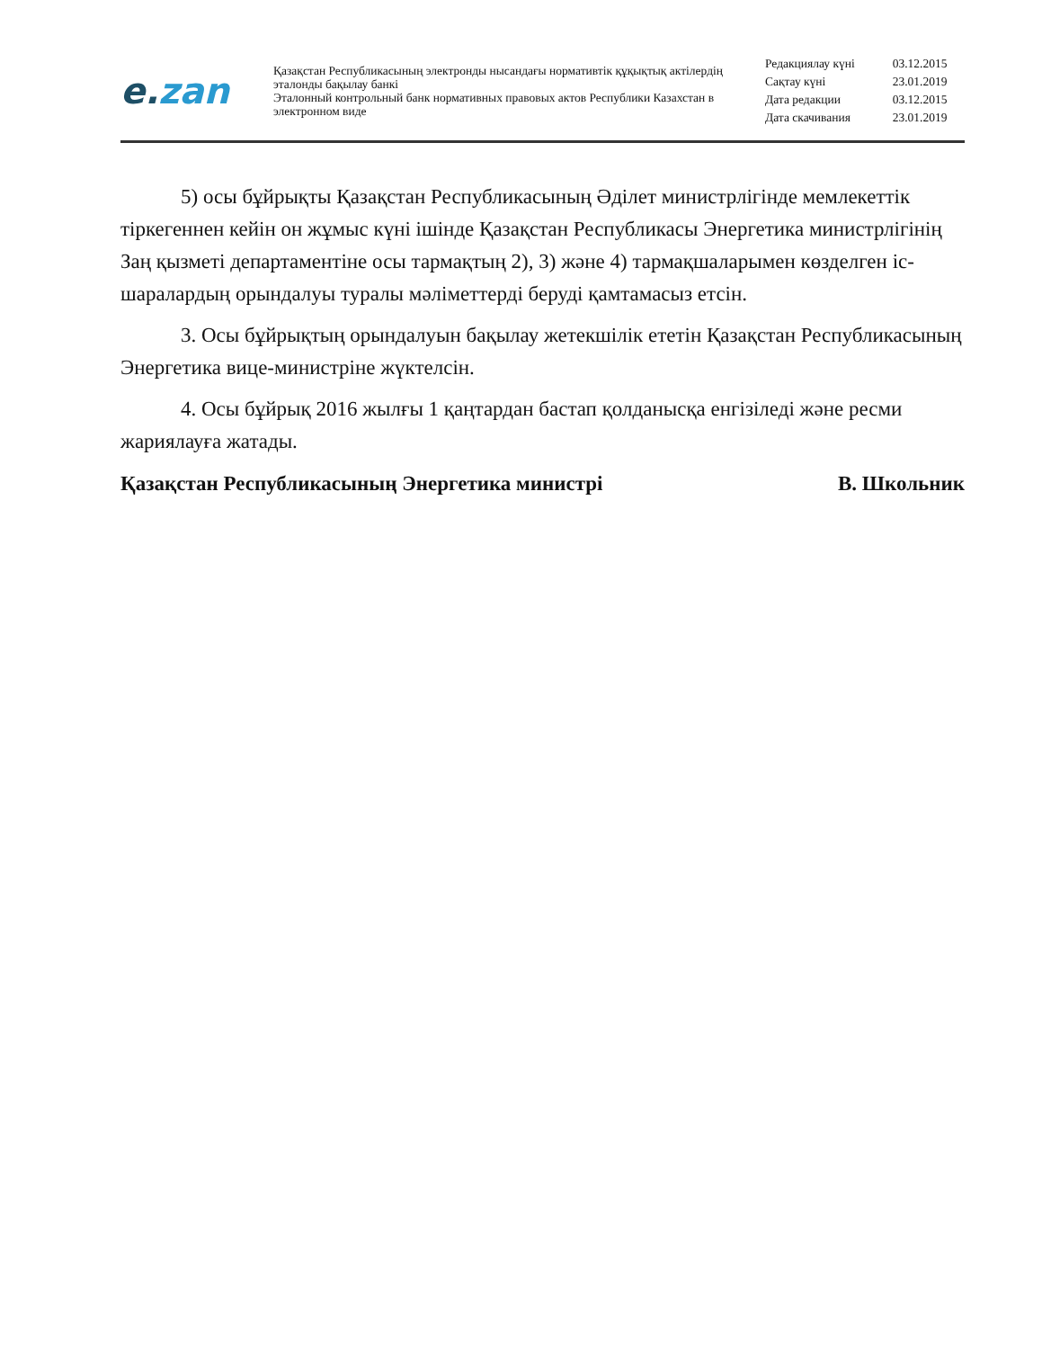e.zan
Қазақстан Республикасының электронды нысандағы нормативтік құқықтық актілердің эталонды бақылау банкі
Эталонный контрольный банк нормативных правовых актов Республики Казахстан в электронном виде
| Редакциялау күні | 03.12.2015 |
| Сақтау күні | 23.01.2019 |
| Дата редакции | 03.12.2015 |
| Дата скачивания | 23.01.2019 |
5) осы бұйрықты Қазақстан Республикасының Әділет министрлігінде мемлекеттік тіркегеннен кейін он жұмыс күні ішінде Қазақстан Республикасы Энергетика министрлігінің Заң қызметі департаментіне осы тармақтың 2), 3) және 4) тармақшаларымен көзделген іс-шаралардың орындалуы туралы мәліметтерді беруді қамтамасыз етсін.
3. Осы бұйрықтың орындалуын бақылау жетекшілік ететін Қазақстан Республикасының Энергетика вице-министріне жүктелсін.
4. Осы бұйрық 2016 жылғы 1 қаңтардан бастап қолданысқа енгізіледі және ресми жариялауға жатады.
Қазақстан Республикасының Энергетика министрі В. Школьник